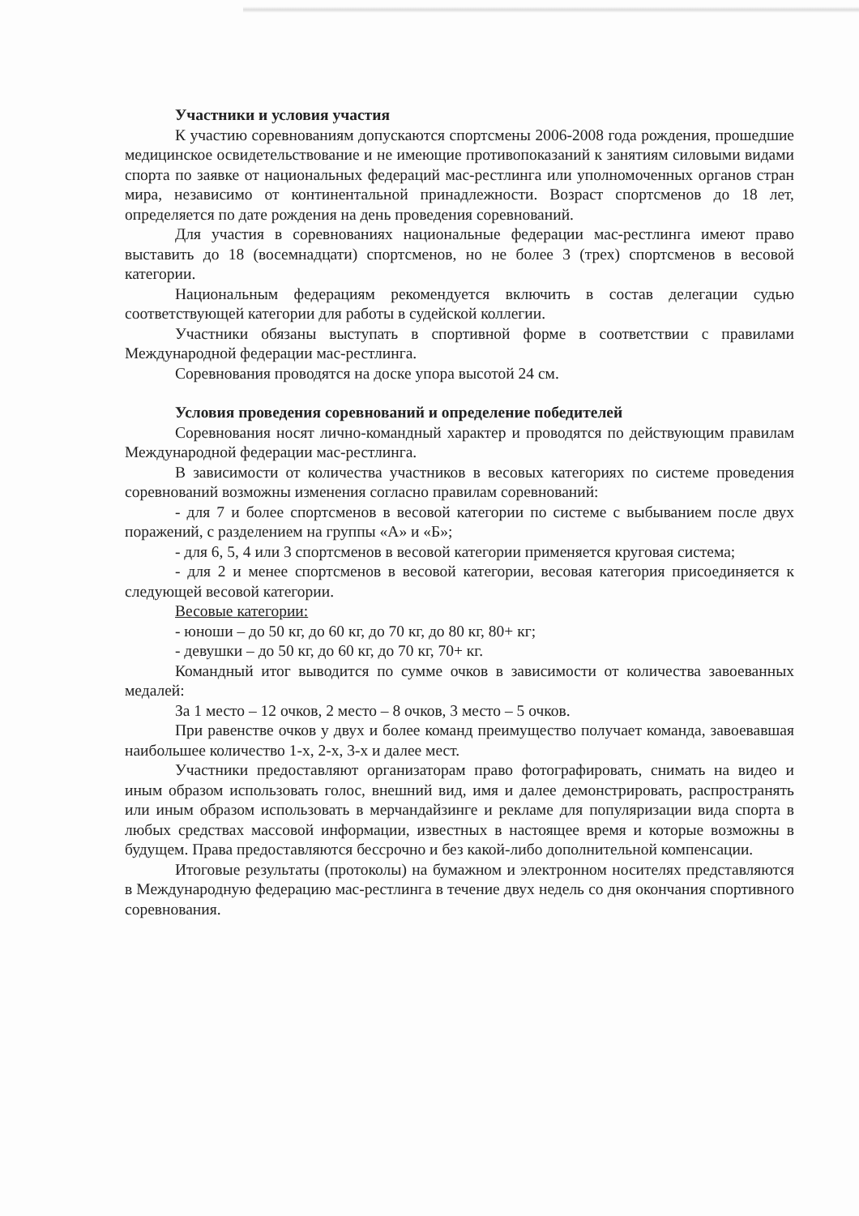Участники и условия участия
К участию соревнованиям допускаются спортсмены 2006-2008 года рождения, прошедшие медицинское освидетельствование и не имеющие противопоказаний к занятиям силовыми видами спорта по заявке от национальных федераций мас-рестлинга или уполномоченных органов стран мира, независимо от континентальной принадлежности. Возраст спортсменов до 18 лет, определяется по дате рождения на день проведения соревнований.
Для участия в соревнованиях национальные федерации мас-рестлинга имеют право выставить до 18 (восемнадцати) спортсменов, но не более 3 (трех) спортсменов в весовой категории.
Национальным федерациям рекомендуется включить в состав делегации судью соответствующей категории для работы в судейской коллегии.
Участники обязаны выступать в спортивной форме в соответствии с правилами Международной федерации мас-рестлинга.
Соревнования проводятся на доске упора высотой 24 см.
Условия проведения соревнований и определение победителей
Соревнования носят лично-командный характер и проводятся по действующим правилам Международной федерации мас-рестлинга.
В зависимости от количества участников в весовых категориях по системе проведения соревнований возможны изменения согласно правилам соревнований:
- для 7 и более спортсменов в весовой категории по системе с выбыванием после двух поражений, с разделением на группы «А» и «Б»;
- для 6, 5, 4 или 3 спортсменов в весовой категории применяется круговая система;
- для 2 и менее спортсменов в весовой категории, весовая категория присоединяется к следующей весовой категории.
Весовые категории:
- юноши – до 50 кг, до 60 кг, до 70 кг, до 80 кг, 80+ кг;
- девушки – до 50 кг, до 60 кг, до 70 кг, 70+ кг.
Командный итог выводится по сумме очков в зависимости от количества завоеванных медалей:
За 1 место – 12 очков, 2 место – 8 очков, 3 место – 5 очков.
При равенстве очков у двух и более команд преимущество получает команда, завоевавшая наибольшее количество 1-х, 2-х, 3-х и далее мест.
Участники предоставляют организаторам право фотографировать, снимать на видео и иным образом использовать голос, внешний вид, имя и далее демонстрировать, распространять или иным образом использовать в мерчандайзинге и рекламе для популяризации вида спорта в любых средствах массовой информации, известных в настоящее время и которые возможны в будущем. Права предоставляются бессрочно и без какой-либо дополнительной компенсации.
Итоговые результаты (протоколы) на бумажном и электронном носителях представляются в Международную федерацию мас-рестлинга в течение двух недель со дня окончания спортивного соревнования.